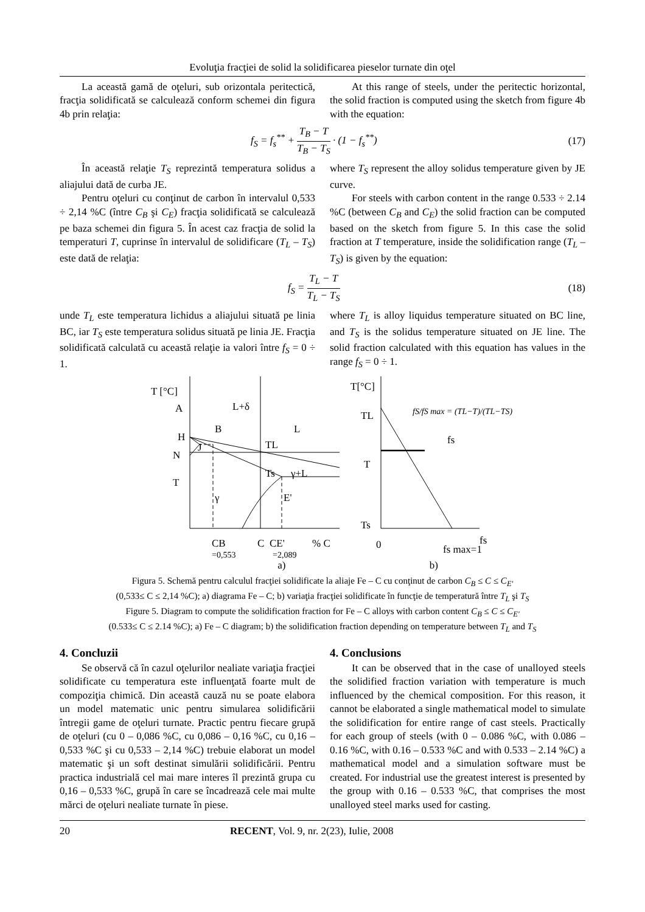Evoluţia fracţiei de solid la solidificarea pieselor turnate din oţel
La această gamă de oţeluri, sub orizontala peritectică, fracţia solidificată se calculează conform schemei din figura 4b prin relaţia:
At this range of steels, under the peritectic horizontal, the solid fraction is computed using the sketch from figure 4b with the equation:
f<sub>S</sub> = f<sub>s</sub><sup>**</sup> + T<sub>B</sub> − T T<sub>B</sub> − T<sub>S</sub> · (1 − f<sub>s</sub><sup>**</sup>)
(17)
În această relaţie T<sub>S</sub> reprezintă temperatura solidus a aliajului dată de curba JE.
Pentru oţeluri cu conţinut de carbon în intervalul 0,533 ÷ 2,14 %C (între C<sub>B</sub> şi C<sub>E</sub>) fracţia solidificată se calculează pe baza schemei din figura 5. În acest caz fracţia de solid la temperaturi T, cuprinse în intervalul de solidificare (T<sub>L</sub> – T<sub>S</sub>) este dată de relaţia:
where T<sub>S</sub> represent the alloy solidus temperature given by JE curve.
For steels with carbon content in the range 0.533 ÷ 2.14 %C (between C<sub>B</sub> and C<sub>E</sub>) the solid fraction can be computed based on the sketch from figure 5. In this case the solid fraction at T temperature, inside the solidification range (T<sub>L</sub> – T<sub>S</sub>) is given by the equation:
f<sub>S</sub> = T<sub>L</sub> − T T<sub>L</sub> − T<sub>S</sub> (18)
unde T<sub>L</sub> este temperatura lichidus a aliajului situată pe linia BC, iar T<sub>S</sub> este temperatura solidus situată pe linia JE. Fracţia solidificată calculată cu această relaţie ia valori între f<sub>S</sub> = 0 ÷ 1.
where T<sub>L</sub> is alloy liquidus temperature situated on BC line, and T<sub>S</sub> is the solidus temperature situated on JE line. The solid fraction calculated with this equation has values in the range f<sub>S</sub> = 0 ÷ 1.
T [°C]
A
L+δ
B
L
H
J
N
TL
T
Ts
γ+L
γ
E'
CB
C
CE'
% C
=0,553
=2,089
T[°C]
TL
fS/fS max = (TL−T)/(TL−TS)
fs
T
Ts
0
fs max=1
fs
a) b)
Figura 5. Schemă pentru calculul fracţiei solidificate la aliaje Fe – C cu conţinut de carbon C<sub>B</sub> ≤ C ≤ C<sub>E'</sub>
(0,533≤ C ≤ 2,14 %C); a) diagrama Fe – C; b) variaţia fracţiei solidificate în funcţie de temperatură între T<sub>L</sub> şi T<sub>S</sub>
Figure 5. Diagram to compute the solidification fraction for Fe – C alloys with carbon content C<sub>B</sub> ≤ C ≤ C<sub>E'</sub>
(0.533≤ C ≤ 2.14 %C); a) Fe – C diagram; b) the solidification fraction depending on temperature between T<sub>L</sub> and T<sub>S</sub>
4. Concluzii
Se observă că în cazul oţelurilor nealiate variaţia fracţiei solidificate cu temperatura este influenţată foarte mult de compoziţia chimică. Din această cauză nu se poate elabora un model matematic unic pentru simularea solidificării întregii game de oţeluri turnate. Practic pentru fiecare grupă de oţeluri (cu 0 – 0,086 %C, cu 0,086 – 0,16 %C, cu 0,16 – 0,533 %C şi cu 0,533 – 2,14 %C) trebuie elaborat un model matematic şi un soft destinat simulării solidificării. Pentru practica industrială cel mai mare interes îl prezintă grupa cu 0,16 – 0,533 %C, grupă în care se încadrează cele mai multe mărci de oţeluri nealiate turnate în piese.
4. Conclusions
It can be observed that in the case of unalloyed steels the solidified fraction variation with temperature is much influenced by the chemical composition. For this reason, it cannot be elaborated a single mathematical model to simulate the solidification for entire range of cast steels. Practically for each group of steels (with 0 – 0.086 %C, with 0.086 – 0.16 %C, with 0.16 – 0.533 %C and with 0.533 – 2.14 %C) a mathematical model and a simulation software must be created. For industrial use the greatest interest is presented by the group with 0.16 – 0.533 %C, that comprises the most unalloyed steel marks used for casting.
20 RECENT, Vol. 9, nr. 2(23), Iulie, 2008